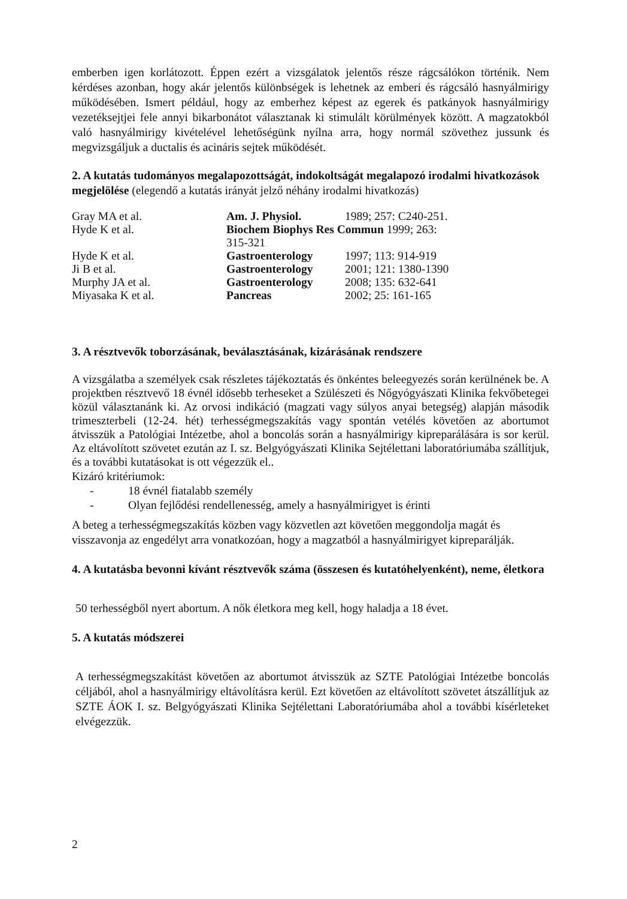emberben igen korlátozott. Éppen ezért a vizsgálatok jelentős része rágcsálókon történik. Nem kérdéses azonban, hogy akár jelentős különbségek is lehetnek az emberi és rágcsáló hasnyálmirigy működésében. Ismert például, hogy az emberhez képest az egerek és patkányok hasnyálmirigy vezetéksejtjei fele annyi bikarbonátot választanak ki stimulált körülmények között. A magzatokból való hasnyálmirigy kivételével lehetőségünk nyílna arra, hogy normál szövethez jussunk és megvizsgáljuk a ductalis és acináris sejtek működését.
2. A kutatás tudományos megalapozottságát, indokoltságát megalapozó irodalmi hivatkozások megjelölése (elegendő a kutatás irányát jelző néhány irodalmi hivatkozás)
| Gray MA et al. | Am. J. Physiol. | 1989; 257: C240-251. |
| Hyde K et al. | Biochem Biophys Res Commun 1999; 263: 315-321 | |
| Hyde K et al. | Gastroenterology | 1997; 113: 914-919 |
| Ji B et al. | Gastroenterology | 2001; 121: 1380-1390 |
| Murphy JA et al. | Gastroenterology | 2008; 135: 632-641 |
| Miyasaka K et al. | Pancreas | 2002; 25: 161-165 |
3. A résztvevők toborzásának, beválasztásának, kizárásának rendszere
A vizsgálatba a személyek csak részletes tájékoztatás és önkéntes beleegyezés során kerülnének be. A projektben résztvevő 18 évnél idősebb terheseket a Szülészeti és Nőgyógyászati Klinika fekvőbetegei közül választanánk ki. Az orvosi indikáció (magzati vagy súlyos anyai betegség) alapján második trimeszterbeli (12-24. hét) terhességmegszakítás vagy spontán vetélés követően az abortumot átvisszük a Patológiai Intézetbe, ahol a boncolás során a hasnyálmirigy kipreparálására is sor kerül. Az eltávolított szövetet ezután az I. sz. Belgyógyászati Klinika Sejtélettani laboratóriumába szállítjuk, és a további kutatásokat is ott végezzük el..
Kizáró kritériumok:
- 18 évnél fiatalabb személy
- Olyan fejlődési rendellenesség, amely a hasnyálmirigyet is érinti
A beteg a terhességmegszakítás közben vagy közvetlen azt követően meggondolja magát és visszavonja az engedélyt arra vonatkozóan, hogy a magzatból a hasnyálmirigyet kipreparálják.
4. A kutatásba bevonni kívánt résztvevők száma (összesen és kutatóhelyenként), neme, életkora
50 terhességből nyert abortum. A nők életkora meg kell, hogy haladja a 18 évet.
5. A kutatás módszerei
A terhességmegszakítást követően az abortumot átvisszük az SZTE Patológiai Intézetbe boncolás céljából, ahol a hasnyálmirigy eltávolításra kerül. Ezt követően az eltávolított szövetet átszállítjuk az SZTE ÁOK I. sz. Belgyógyászati Klinika Sejtélettani Laboratóriumába ahol a további kísérleteket elvégezzük.
2